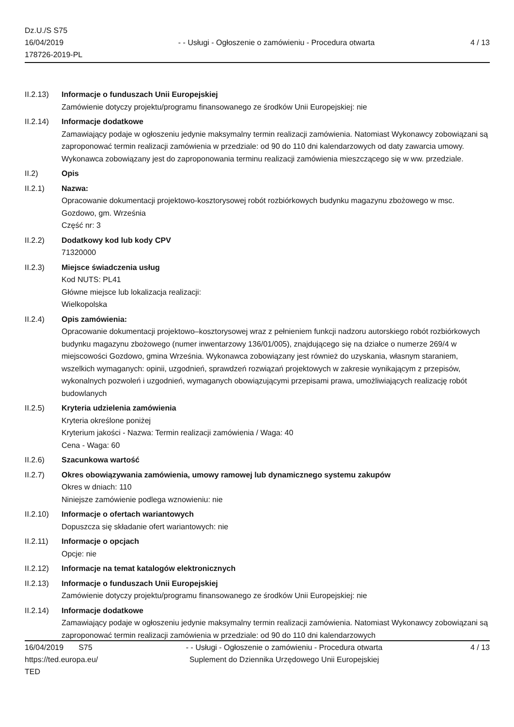Dz.U./S S75
16/04/2019
178726-2019-PL
- - Usługi - Ogłoszenie o zamówieniu - Procedura otwarta
4 / 13
II.2.13)
Informacje o funduszach Unii Europejskiej
Zamówienie dotyczy projektu/programu finansowanego ze środków Unii Europejskiej: nie
II.2.14)
Informacje dodatkowe
Zamawiający podaje w ogłoszeniu jedynie maksymalny termin realizacji zamówienia. Natomiast Wykonawcy zobowiązani są zaproponować termin realizacji zamówienia w przedziale: od 90 do 110 dni kalendarzowych od daty zawarcia umowy. Wykonawca zobowiązany jest do zaproponowania terminu realizacji zamówienia mieszczącego się w ww. przedziale.
II.2) Opis
II.2.1) Nazwa:
Opracowanie dokumentacji projektowo-kosztorysowej robót rozbiórkowych budynku magazynu zbożowego w msc. Gozdowo, gm. Września
Część nr: 3
II.2.2) Dodatkowy kod lub kody CPV
71320000
II.2.3) Miejsce świadczenia usług
Kod NUTS: PL41
Główne miejsce lub lokalizacja realizacji:
Wielkopolska
II.2.4) Opis zamówienia:
Opracowanie dokumentacji projektowo–kosztorysowej wraz z pełnieniem funkcji nadzoru autorskiego robót rozbiórkowych budynku magazynu zbożowego (numer inwentarzowy 136/01/005), znajdującego się na działce o numerze 269/4 w miejscowości Gozdowo, gmina Września. Wykonawca zobowiązany jest również do uzyskania, własnym staraniem, wszelkich wymaganych: opinii, uzgodnień, sprawdzeń rozwiązań projektowych w zakresie wynikającym z przepisów, wykonalnych pozwoleń i uzgodnień, wymaganych obowiązującymi przepisami prawa, umożliwiających realizację robót budowlanych
II.2.5) Kryteria udzielenia zamówienia
Kryteria określone poniżej
Kryterium jakości - Nazwa: Termin realizacji zamówienia / Waga: 40
Cena - Waga: 60
II.2.6) Szacunkowa wartość
II.2.7) Okres obowiązywania zamówienia, umowy ramowej lub dynamicznego systemu zakupów
Okres w dniach: 110
Niniejsze zamówienie podlega wznowieniu: nie
II.2.10)
Informacje o ofertach wariantowych
Dopuszcza się składanie ofert wariantowych: nie
II.2.11)
Informacje o opcjach
Opcje: nie
II.2.12)
Informacje na temat katalogów elektronicznych
II.2.13)
Informacje o funduszach Unii Europejskiej
Zamówienie dotyczy projektu/programu finansowanego ze środków Unii Europejskiej: nie
II.2.14)
Informacje dodatkowe
Zamawiający podaje w ogłoszeniu jedynie maksymalny termin realizacji zamówienia. Natomiast Wykonawcy zobowiązani są zaproponować termin realizacji zamówienia w przedziale: od 90 do 110 dni kalendarzowych
16/04/2019 S75
https://ted.europa.eu/
TED
- - Usługi - Ogłoszenie o zamówieniu - Procedura otwarta
Suplement do Dziennika Urzędowego Unii Europejskiej
4 / 13